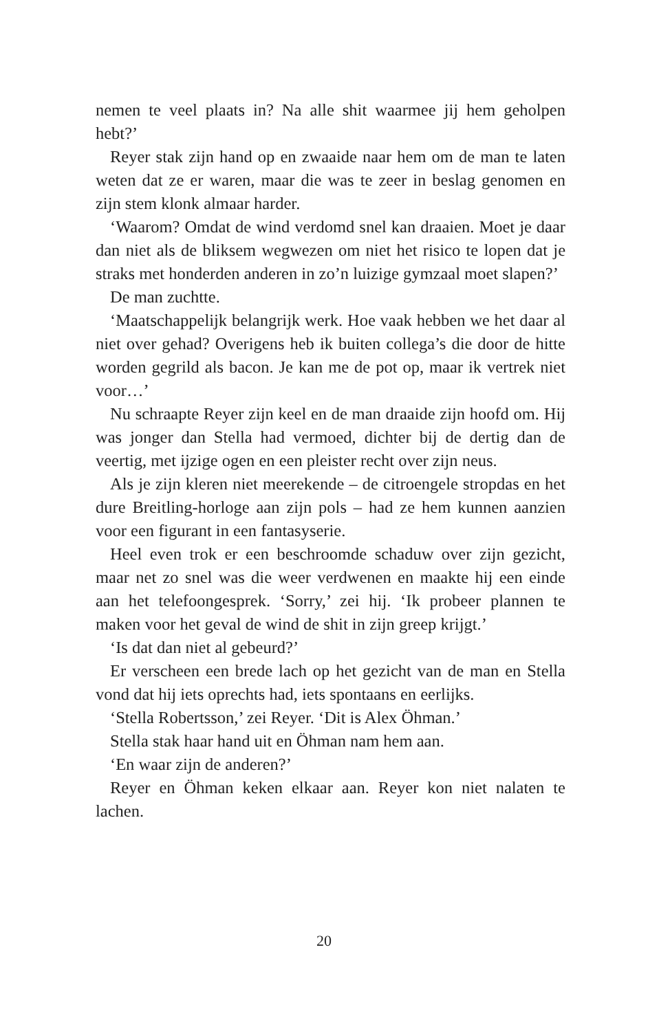nemen te veel plaats in? Na alle shit waarmee jij hem geholpen hebt?’
Reyer stak zijn hand op en zwaaide naar hem om de man te laten weten dat ze er waren, maar die was te zeer in beslag genomen en zijn stem klonk almaar harder.
‘Waarom? Omdat de wind verdomd snel kan draaien. Moet je daar dan niet als de bliksem wegwezen om niet het risico te lopen dat je straks met honderden anderen in zo’n luizige gymzaal moet slapen?’
De man zuchtte.
‘Maatschappelijk belangrijk werk. Hoe vaak hebben we het daar al niet over gehad? Overigens heb ik buiten collega’s die door de hitte worden gegrild als bacon. Je kan me de pot op, maar ik vertrek niet voor…’
Nu schraapte Reyer zijn keel en de man draaide zijn hoofd om. Hij was jonger dan Stella had vermoed, dichter bij de dertig dan de veertig, met ijzige ogen en een pleister recht over zijn neus.
Als je zijn kleren niet meerekende – de citroengele stropdas en het dure Breitling-horloge aan zijn pols – had ze hem kunnen aanzien voor een figurant in een fantasyserie.
Heel even trok er een beschroomde schaduw over zijn gezicht, maar net zo snel was die weer verdwenen en maakte hij een einde aan het telefoongesprek. ‘Sorry,’ zei hij. ‘Ik probeer plannen te maken voor het geval de wind de shit in zijn greep krijgt.’
‘Is dat dan niet al gebeurd?’
Er verscheen een brede lach op het gezicht van de man en Stella vond dat hij iets oprechts had, iets spontaans en eerlijks.
‘Stella Robertsson,’ zei Reyer. ‘Dit is Alex Öhman.’
Stella stak haar hand uit en Öhman nam hem aan.
‘En waar zijn de anderen?’
Reyer en Öhman keken elkaar aan. Reyer kon niet nalaten te lachen.
20